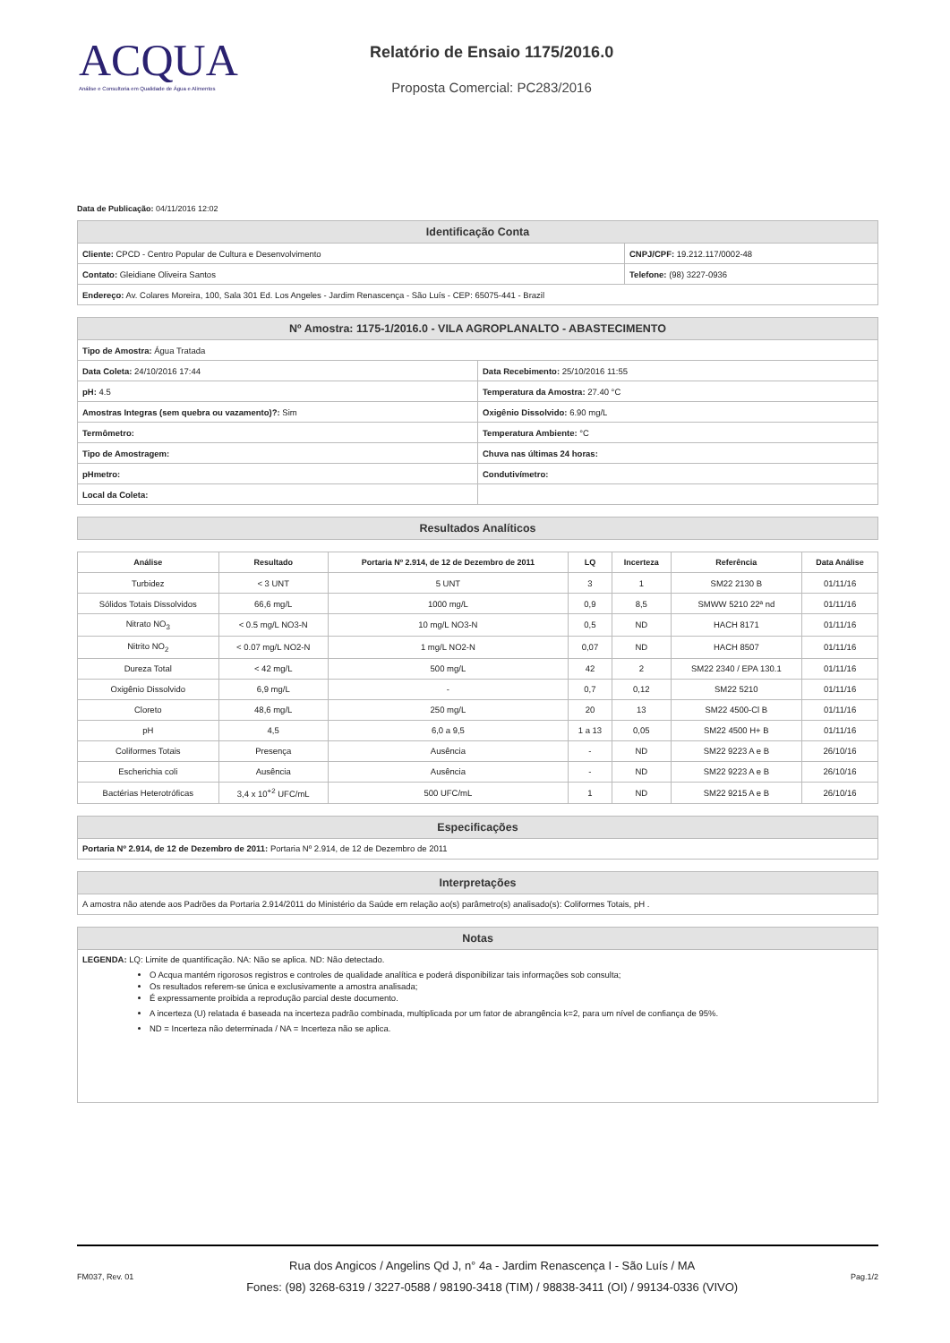ACQUA
Análise e Consultoria em Qualidade de Água e Alimentos
Relatório de Ensaio 1175/2016.0
Proposta Comercial: PC283/2016
Data de Publicação: 04/11/2016 12:02
| Identificação Conta | |
| --- | --- |
| Cliente: CPCD - Centro Popular de Cultura e Desenvolvimento | CNPJ/CPF: 19.212.117/0002-48 |
| Contato: Gleidiane Oliveira Santos | Telefone: (98) 3227-0936 |
| Endereço: Av. Colares Moreira, 100, Sala 301 Ed. Los Angeles - Jardim Renascença - São Luís - CEP: 65075-441 - Brazil | |
| Nº Amostra: 1175-1/2016.0 - VILA AGROPLANALTO - ABASTECIMENTO | |
| --- | --- |
| Tipo de Amostra: Água Tratada | |
| Data Coleta: 24/10/2016 17:44 | Data Recebimento: 25/10/2016 11:55 |
| pH: 4.5 | Temperatura da Amostra: 27.40 °C |
| Amostras Integras (sem quebra ou vazamento)?: Sim | Oxigênio Dissolvido: 6.90 mg/L |
| Termômetro: | Temperatura Ambiente: °C |
| Tipo de Amostragem: | Chuva nas últimas 24 horas: |
| pHmetro: | Condutivímetro: |
| Local da Coleta: | |
| Resultados Analíticos |
| --- |
| Análise | Resultado | Portaria Nº 2.914, de 12 de Dezembro de 2011 | LQ | Incerteza | Referência | Data Análise |
| --- | --- | --- | --- | --- | --- | --- |
| Turbidez | < 3 UNT | 5 UNT | 3 | 1 | SM22 2130 B | 01/11/16 |
| Sólidos Totais Dissolvidos | 66,6 mg/L | 1000 mg/L | 0,9 | 8,5 | SMWW 5210 22ª nd | 01/11/16 |
| Nitrato NO<sub>3</sub> | < 0.5 mg/L NO3-N | 10 mg/L NO3-N | 0,5 | ND | HACH 8171 | 01/11/16 |
| Nitrito NO<sub>2</sub> | < 0.07 mg/L NO2-N | 1 mg/L NO2-N | 0,07 | ND | HACH 8507 | 01/11/16 |
| Dureza Total | < 42 mg/L | 500 mg/L | 42 | 2 | SM22 2340 / EPA 130.1 | 01/11/16 |
| Oxigênio Dissolvido | 6,9 mg/L | - | 0,7 | 0,12 | SM22 5210 | 01/11/16 |
| Cloreto | 48,6 mg/L | 250 mg/L | 20 | 13 | SM22 4500-Cl B | 01/11/16 |
| pH | 4,5 | 6,0 a 9,5 | 1 a 13 | 0,05 | SM22 4500 H+ B | 01/11/16 |
| Coliformes Totais | Presença | Ausência | - | ND | SM22 9223 A e B | 26/10/16 |
| Escherichia coli | Ausência | Ausência | - | ND | SM22 9223 A e B | 26/10/16 |
| Bactérias Heterotróficas | 3,4 x 10<sup>+2</sup> UFC/mL | 500 UFC/mL | 1 | ND | SM22 9215 A e B | 26/10/16 |
| Especificações |
| --- |
| Portaria Nº 2.914, de 12 de Dezembro de 2011: Portaria Nº 2.914, de 12 de Dezembro de 2011 |
| Interpretações |
| --- |
| A amostra não atende aos Padrões da Portaria 2.914/2011 do Ministério da Saúde em relação ao(s) parâmetro(s) analisado(s): Coliformes Totais, pH . |
| Notas |
| --- |
| LEGENDA: LQ: Limite de quantificação. NA: Não se aplica. ND: Não detectado. O Acqua mantém rigorosos registros e controles de qualidade analítica e poderá disponibilizar tais informações sob consulta; Os resultados referem-se única e exclusivamente a amostra analisada; É expressamente proibida a reprodução parcial deste documento. A incerteza (U) relatada é baseada na incerteza padrão combinada, multiplicada por um fator de abrangência k=2, para um nível de confiança de 95%. ND = Incerteza não determinada / NA = Incerteza não se aplica. |
FM037, Rev. 01
Rua dos Angicos / Angelins Qd J, n° 4a - Jardim Renascença I - São Luís / MA
Fones: (98) 3268-6319 / 3227-0588 / 98190-3418 (TIM) / 98838-3411 (OI) / 99134-0336 (VIVO)
Pag.1/2